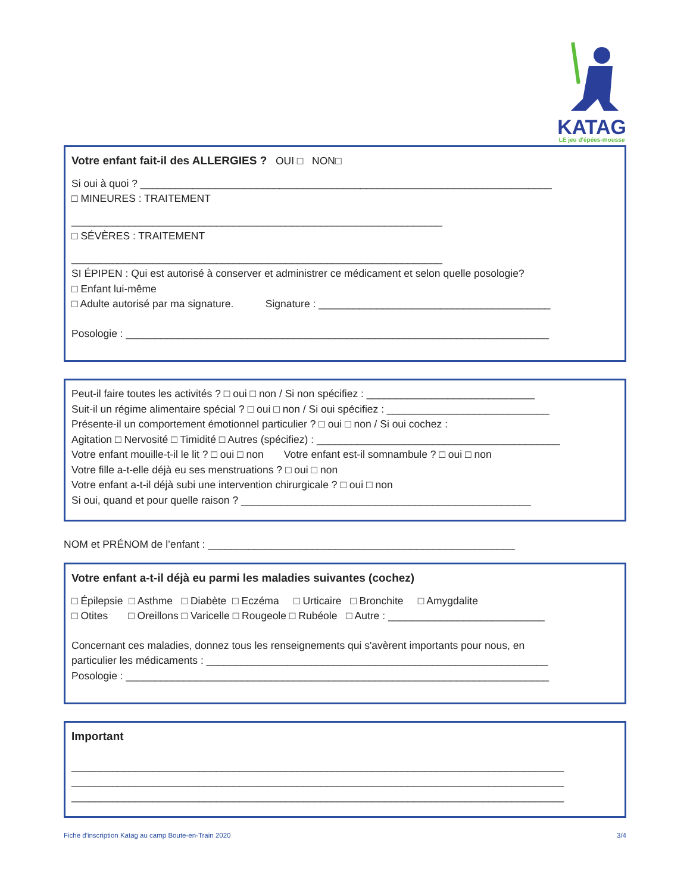KATAG
LE jeu d'épées-mousse
Votre enfant fait-il des ALLERGIES ? OUI □ NON□
Si oui à quoi ? _______________________________________________________________________
□ MINEURES : TRAITEMENT
________________________________________________________________
□ SÉVÈRES : TRAITEMENT
________________________________________________________________
SI ÉPIPEN : Qui est autorisé à conserver et administrer ce médicament et selon quelle posologie?
□ Enfant lui-même
□ Adulte autorisé par ma signature. Signature : ________________________________________
Posologie : _________________________________________________________________________
Peut-il faire toutes les activités ? □ oui □ non / Si non spécifiez : _____________________________
Suit-il un régime alimentaire spécial ? □ oui □ non / Si oui spécifiez : ____________________________
Présente-il un comportement émotionnel particulier ? □ oui □ non / Si oui cochez :
Agitation □ Nervosité □ Timidité □ Autres (spécifiez) : __________________________________________
Votre enfant mouille-t-il le lit ? □ oui □ non Votre enfant est-il somnambule ? □ oui □ non
Votre fille a-t-elle déjà eu ses menstruations ? □ oui □ non
Votre enfant a-t-il déjà subi une intervention chirurgicale ? □ oui □ non
Si oui, quand et pour quelle raison ? __________________________________________________
NOM et PRÉNOM de l’enfant : _____________________________________________________
Votre enfant a-t-il déjà eu parmi les maladies suivantes (cochez)
□ Épilepsie □ Asthme □ Diabète □ Eczéma □ Urticaire □ Bronchite □ Amygdalite
□ Otites □ Oreillons □ Varicelle □ Rougeole □ Rubéole □ Autre : ___________________________
Concernant ces maladies, donnez tous les renseignements qui s'avèrent importants pour nous, en
particulier les médicaments : ___________________________________________________________
Posologie : _________________________________________________________________________
Important
_____________________________________________________________________________________
_____________________________________________________________________________________
_____________________________________________________________________________________
Fiche d'inscription Katag au camp Boute-en-Train 2020 3/4